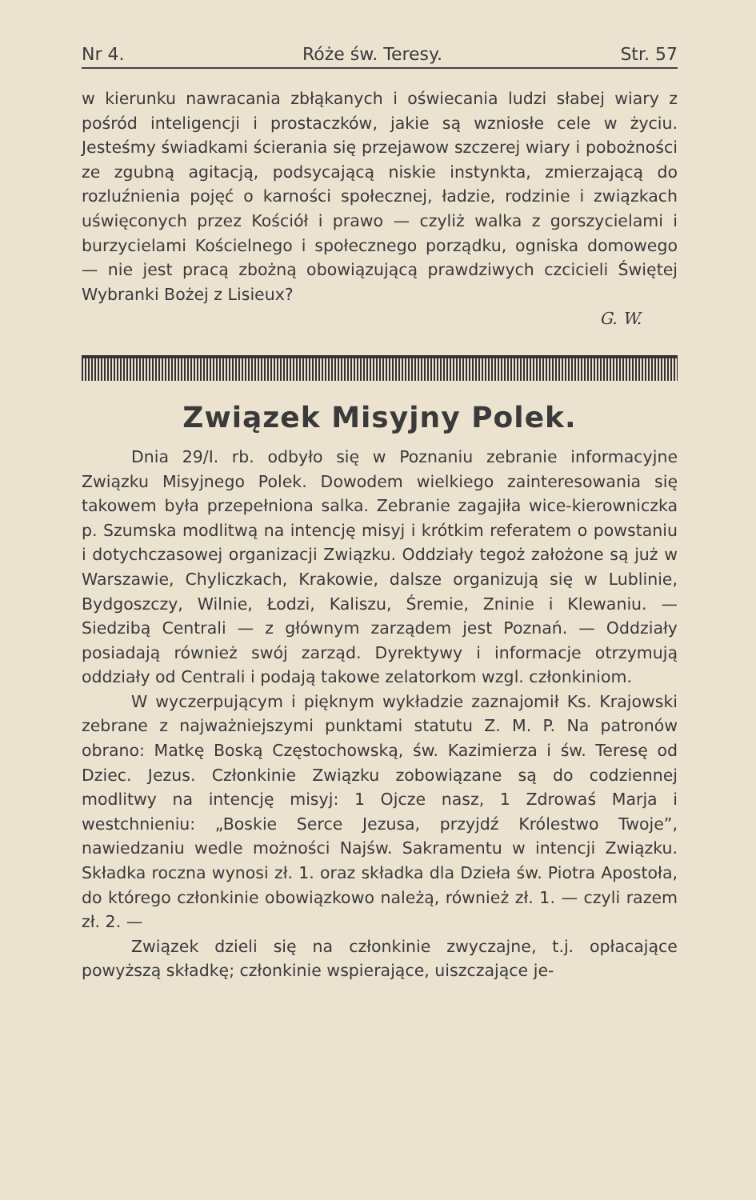Nr 4. Róże św. Teresy. Str. 57
w kierunku nawracania zbłąkanych i oświecania ludzi słabej wiary z pośród inteligencji i prostaczków, jakie są wzniosłe cele w życiu. Jesteśmy świadkami ścierania się przejawow szczerej wiary i pobożności ze zgubną agitacją, podsycającą niskie instynkta, zmierzającą do rozluźnienia pojęć o karności społecznej, ładzie, rodzinie i związkach uświęconych przez Kościół i prawo — czyliż walka z gorszycielami i burzycielami Kościelnego i społecznego porządku, ogniska domowego — nie jest pracą zbożną obowiązującą prawdziwych czcicieli Świętej Wybranki Bożej z Lisieux?
G. W.
Związek Misyjny Polek.
Dnia 29/I. rb. odbyło się w Poznaniu zebranie informacyjne Związku Misyjnego Polek. Dowodem wielkiego zainteresowania się takowem była przepełniona salka. Zebranie zagajiła wice-kierowniczka p. Szumska modlitwą na intencję misyj i krótkim referatem o powstaniu i dotychczasowej organizacji Związku. Oddziały tegoż założone są już w Warszawie, Chyliczkach, Krakowie, dalsze organizują się w Lublinie, Bydgoszczy, Wilnie, Łodzi, Kaliszu, Śremie, Zninie i Klewaniu. — Siedzibą Centrali — z głównym zarządem jest Poznań. — Oddziały posiadają również swój zarząd. Dyrektywy i informacje otrzymują oddziały od Centrali i podają takowe zelatorkom wzgl. członkiniom.
W wyczerpującym i pięknym wykładzie zaznajomił Ks. Krajowski zebrane z najważniejszymi punktami statutu Z. M. P. Na patronów obrano: Matkę Boską Częstochowską, św. Kazimierza i św. Teresę od Dziec. Jezus. Członkinie Związku zobowiązane są do codziennej modlitwy na intencję misyj: 1 Ojcze nasz, 1 Zdrowaś Marja i westchnieniu: „Boskie Serce Jezusa, przyjdź Królestwo Twoje”, nawiedzaniu wedle możności Najśw. Sakramentu w intencji Związku. Składka roczna wynosi zł. 1. oraz składka dla Dzieła św. Piotra Apostoła, do którego członkinie obowiązkowo należą, również zł. 1. — czyli razem zł. 2. —
Związek dzieli się na członkinie zwyczajne, t.j. opłacające powyższą składkę; członkinie wspierające, uiszczające je-